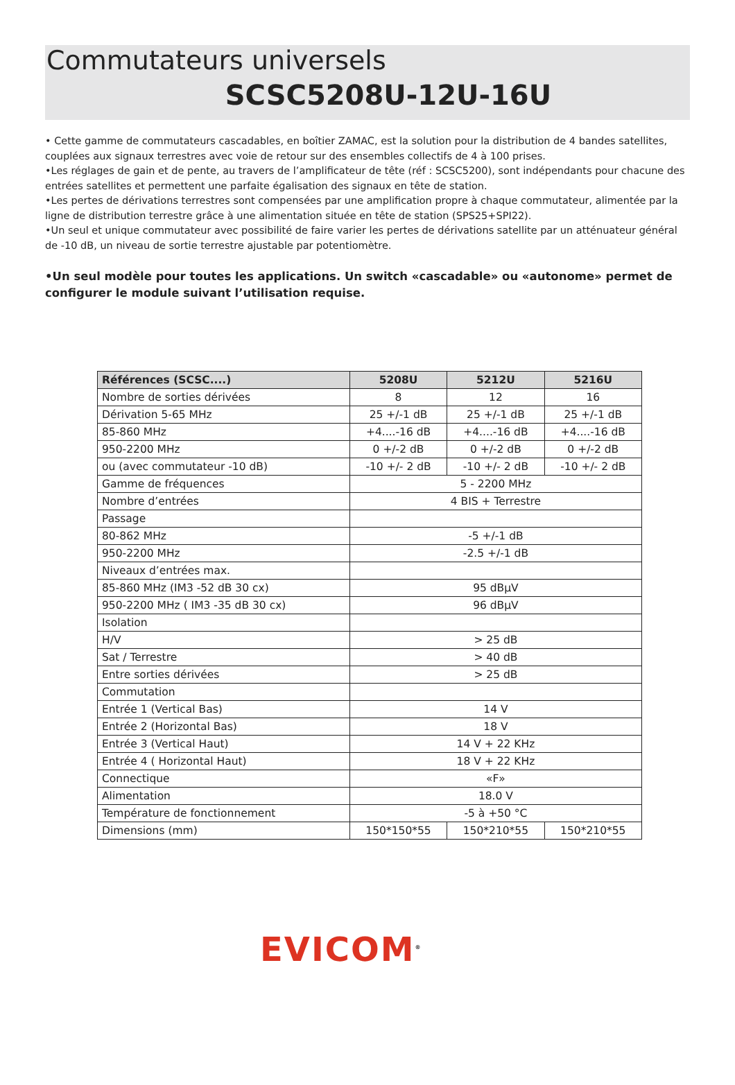Commutateurs universels
SCSC5208U-12U-16U
• Cette gamme de commutateurs cascadables, en boîtier ZAMAC, est la solution pour la distribution de 4 bandes satellites, couplées aux signaux terrestres avec voie de retour sur des ensembles collectifs de 4 à 100 prises.
•Les réglages de gain et de pente, au travers de l’amplificateur de tête (réf : SCSC5200), sont indépendants pour chacune des entrées satellites et permettent une parfaite égalisation des signaux en tête de station.
•Les pertes de dérivations terrestres sont compensées par une amplification propre à chaque commutateur, alimentée par la ligne de distribution terrestre grâce à une alimentation située en tête de station (SPS25+SPI22).
•Un seul et unique commutateur avec possibilité de faire varier les pertes de dérivations satellite par un atténuateur général de -10 dB, un niveau de sortie terrestre ajustable par potentiomètre.
•Un seul modèle pour toutes les applications. Un switch «cascadable» ou «autonome» permet de configurer le module suivant l’utilisation requise.
| Références (SCSC....) | 5208U | 5212U | 5216U |
| --- | --- | --- | --- |
| Nombre de sorties dérivées | 8 | 12 | 16 |
| Dérivation 5-65 MHz | 25 +/-1 dB | 25 +/-1 dB | 25 +/-1 dB |
| 85-860 MHz | +4....-16 dB | +4....-16 dB | +4....-16 dB |
| 950-2200 MHz | 0 +/-2 dB | 0 +/-2 dB | 0 +/-2 dB |
| ou (avec commutateur -10 dB) | -10 +/- 2 dB | -10 +/- 2 dB | -10 +/- 2 dB |
| Gamme de fréquences | 5 - 2200 MHz | | |
| Nombre d’entrées | 4 BIS + Terrestre | | |
| Passage | | | |
| 80-862 MHz | -5 +/-1 dB | | |
| 950-2200 MHz | -2.5 +/-1 dB | | |
| Niveaux d’entrées max. | | | |
| 85-860 MHz (IM3 -52 dB 30 cx) | 95 dBμV | | |
| 950-2200 MHz ( IM3 -35 dB 30 cx) | 96 dBμV | | |
| Isolation | | | |
| H/V | > 25 dB | | |
| Sat / Terrestre | > 40 dB | | |
| Entre sorties dérivées | > 25 dB | | |
| Commutation | | | |
| Entrée 1 (Vertical Bas) | 14 V | | |
| Entrée 2 (Horizontal Bas) | 18 V | | |
| Entrée 3 (Vertical Haut) | 14 V + 22 KHz | | |
| Entrée 4 ( Horizontal Haut) | 18 V + 22 KHz | | |
| Connectique | «F» | | |
| Alimentation | 18.0 V | | |
| Température de fonctionnement | -5 à +50 °C | | |
| Dimensions (mm) | 150*150*55 | 150*210*55 | 150*210*55 |
EVICOM<sup>®</sup>